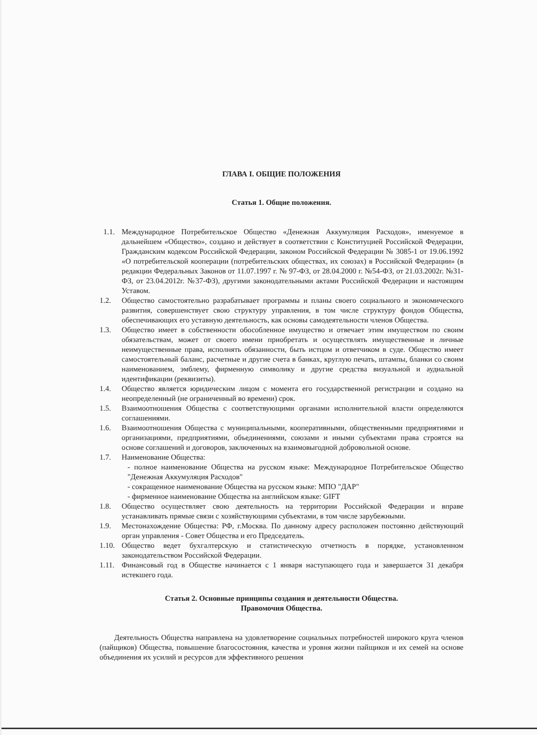ГЛАВА I. ОБЩИЕ ПОЛОЖЕНИЯ
Статья 1. Общие положения.
1.1. Международное Потребительское Общество «Денежная Аккумуляция Расходов», именуемое в дальнейшем «Общество», создано и действует в соответствии с Конституцией Российской Федерации, Гражданским кодексом Российской Федерации, законом Российской Федерации № 3085-1 от 19.06.1992 «О потребительской кооперации (потребительских обществах, их союзах) в Российской Федерации» (в редакции Федеральных Законов от 11.07.1997 г. № 97-ФЗ, от 28.04.2000 г. №54-ФЗ, от 21.03.2002г. №31-ФЗ, от 23.04.2012г. №37-ФЗ), другими законодательными актами Российской Федерации и настоящим Уставом.
1.2. Общество самостоятельно разрабатывает программы и планы своего социального и экономического развития, совершенствует свою структуру управления, в том числе структуру фондов Общества, обеспечивающих его уставную деятельность, как основы самодеятельности членов Общества.
1.3. Общество имеет в собственности обособленное имущество и отвечает этим имуществом по своим обязательствам, может от своего имени приобретать и осуществлять имущественные и личные неимущественные права, исполнять обязанности, быть истцом и ответчиком в суде. Общество имеет самостоятельный баланс, расчетные и другие счета в банках, круглую печать, штампы, бланки со своим наименованием, эмблему, фирменную символику и другие средства визуальной и аудиальной идентификации (реквизиты).
1.4. Общество является юридическим лицом с момента его государственной регистрации и создано на неопределенный (не ограниченный во времени) срок.
1.5. Взаимоотношения Общества с соответствующими органами исполнительной власти определяются соглашениями.
1.6. Взаимоотношения Общества с муниципальными, кооперативными, общественными предприятиями и организациями, предприятиями, объединениями, союзами и иными субъектами права строятся на основе соглашений и договоров, заключенных на взаимовыгодной добровольной основе.
1.7. Наименование Общества:
- полное наименование Общества на русском языке: Международное Потребительское Общество "Денежная Аккумуляция Расходов"
- сокращенное наименование Общества на русском языке: МПО "ДАР"
- фирменное наименование Общества на английском языке: GIFT
1.8. Общество осуществляет свою деятельность на территории Российской Федерации и вправе устанавливать прямые связи с хозяйствующими субъектами, в том числе зарубежными.
1.9. Местонахождение Общества: РФ, г.Москва. По данному адресу расположен постоянно действующий орган управления - Совет Общества и его Председатель.
1.10. Общество ведет бухгалтерскую и статистическую отчетность в порядке, установленном законодательством Российской Федерации.
1.11. Финансовый год в Обществе начинается с 1 января наступающего года и завершается 31 декабря истекшего года.
Статья 2. Основные принципы создания и деятельности Общества.
Правомочия Общества.
Деятельность Общества направлена на удовлетворение социальных потребностей широкого круга членов (пайщиков) Общества, повышение благосостояния, качества и уровня жизни пайщиков и их семей на основе объединения их усилий и ресурсов для эффективного решения